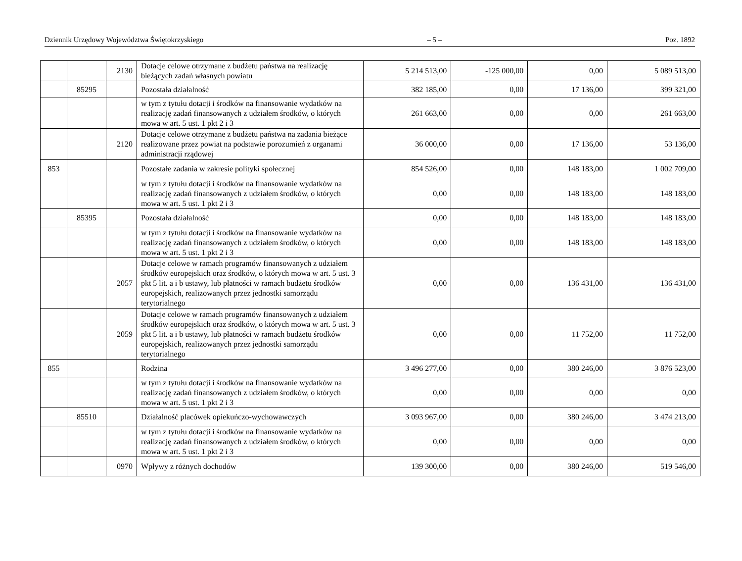Dziennik Urzędowy Województwa Świętokrzyskiego – 5 – Poz. 1892
| | | 2130 | Dotacje celowe otrzymane z budżetu państwa na realizację bieżących zadań własnych powiatu | 5 214 513,00 | -125 000,00 | 0,00 | 5 089 513,00 |
| | 85295 | | Pozostała działalność | 382 185,00 | 0,00 | 17 136,00 | 399 321,00 |
| | | | w tym z tytułu dotacji i środków na finansowanie wydatków na realizację zadań finansowanych z udziałem środków, o których mowa w art. 5 ust. 1 pkt 2 i 3 | 261 663,00 | 0,00 | 0,00 | 261 663,00 |
| | | 2120 | Dotacje celowe otrzymane z budżetu państwa na zadania bieżące realizowane przez powiat na podstawie porozumień z organami administracji rządowej | 36 000,00 | 0,00 | 17 136,00 | 53 136,00 |
| 853 | | | Pozostałe zadania w zakresie polityki społecznej | 854 526,00 | 0,00 | 148 183,00 | 1 002 709,00 |
| | | | w tym z tytułu dotacji i środków na finansowanie wydatków na realizację zadań finansowanych z udziałem środków, o których mowa w art. 5 ust. 1 pkt 2 i 3 | 0,00 | 0,00 | 148 183,00 | 148 183,00 |
| | 85395 | | Pozostała działalność | 0,00 | 0,00 | 148 183,00 | 148 183,00 |
| | | | w tym z tytułu dotacji i środków na finansowanie wydatków na realizację zadań finansowanych z udziałem środków, o których mowa w art. 5 ust. 1 pkt 2 i 3 | 0,00 | 0,00 | 148 183,00 | 148 183,00 |
| | | 2057 | Dotacje celowe w ramach programów finansowanych z udziałem środków europejskich oraz środków, o których mowa w art. 5 ust. 3 pkt 5 lit. a i b ustawy, lub płatności w ramach budżetu środków europejskich, realizowanych przez jednostki samorządu terytorialnego | 0,00 | 0,00 | 136 431,00 | 136 431,00 |
| | | 2059 | Dotacje celowe w ramach programów finansowanych z udziałem środków europejskich oraz środków, o których mowa w art. 5 ust. 3 pkt 5 lit. a i b ustawy, lub płatności w ramach budżetu środków europejskich, realizowanych przez jednostki samorządu terytorialnego | 0,00 | 0,00 | 11 752,00 | 11 752,00 |
| 855 | | | Rodzina | 3 496 277,00 | 0,00 | 380 246,00 | 3 876 523,00 |
| | | | w tym z tytułu dotacji i środków na finansowanie wydatków na realizację zadań finansowanych z udziałem środków, o których mowa w art. 5 ust. 1 pkt 2 i 3 | 0,00 | 0,00 | 0,00 | 0,00 |
| | 85510 | | Działalność placówek opiekuńczo-wychowawczych | 3 093 967,00 | 0,00 | 380 246,00 | 3 474 213,00 |
| | | | w tym z tytułu dotacji i środków na finansowanie wydatków na realizację zadań finansowanych z udziałem środków, o których mowa w art. 5 ust. 1 pkt 2 i 3 | 0,00 | 0,00 | 0,00 | 0,00 |
| | | 0970 | Wpływy z różnych dochodów | 139 300,00 | 0,00 | 380 246,00 | 519 546,00 |